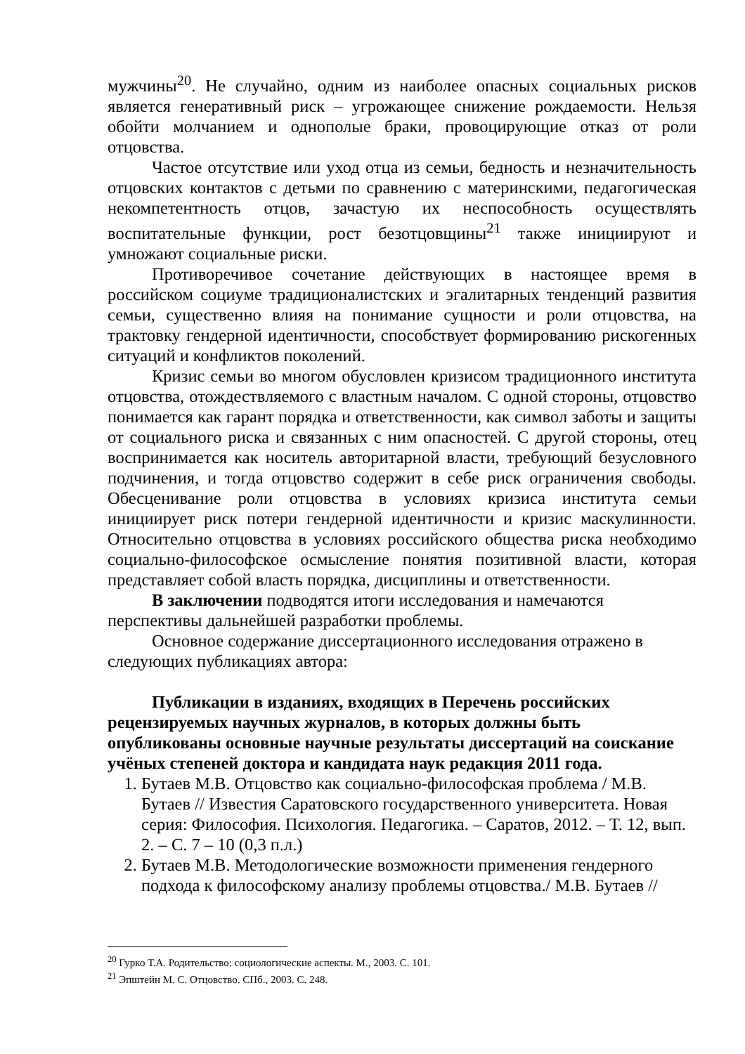мужчины<sup>20</sup>. Не случайно, одним из наиболее опасных социальных рисков является генеративный риск – угрожающее снижение рождаемости. Нельзя обойти молчанием и однополые браки, провоцирующие отказ от роли отцовства.
Частое отсутствие или уход отца из семьи, бедность и незначительность отцовских контактов с детьми по сравнению с материнскими, педагогическая некомпетентность отцов, зачастую их неспособность осуществлять воспитательные функции, рост безотцовщины<sup>21</sup> также инициируют и умножают социальные риски.
Противоречивое сочетание действующих в настоящее время в российском социуме традиционалистских и эгалитарных тенденций развития семьи, существенно влияя на понимание сущности и роли отцовства, на трактовку гендерной идентичности, способствует формированию рискогенных ситуаций и конфликтов поколений.
Кризис семьи во многом обусловлен кризисом традиционного института отцовства, отождествляемого с властным началом. С одной стороны, отцовство понимается как гарант порядка и ответственности, как символ заботы и защиты от социального риска и связанных с ним опасностей. С другой стороны, отец воспринимается как носитель авторитарной власти, требующий безусловного подчинения, и тогда отцовство содержит в себе риск ограничения свободы. Обесценивание роли отцовства в условиях кризиса института семьи инициирует риск потери гендерной идентичности и кризис маскулинности. Относительно отцовства в условиях российского общества риска необходимо социально-философское осмысление понятия позитивной власти, которая представляет собой власть порядка, дисциплины и ответственности.
В заключении подводятся итоги исследования и намечаются перспективы дальнейшей разработки проблемы.
Основное содержание диссертационного исследования отражено в следующих публикациях автора:
Публикации в изданиях, входящих в Перечень российских рецензируемых научных журналов, в которых должны быть опубликованы основные научные результаты диссертаций на соискание учёных степеней доктора и кандидата наук редакция 2011 года.
1. Бутаев М.В. Отцовство как социально-философская проблема / М.В. Бутаев // Известия Саратовского государственного университета. Новая серия: Философия. Психология. Педагогика. – Саратов, 2012. – Т. 12, вып. 2. – С. 7 – 10 (0,3 п.л.)
2. Бутаев М.В. Методологические возможности применения гендерного подхода к философскому анализу проблемы отцовства./ М.В. Бутаев //
<sup>20</sup> Гурко Т.А. Родительство: социологические аспекты. М., 2003. С. 101.
<sup>21</sup> Эпштейн М. С. Отцовство. СПб., 2003. С. 248.